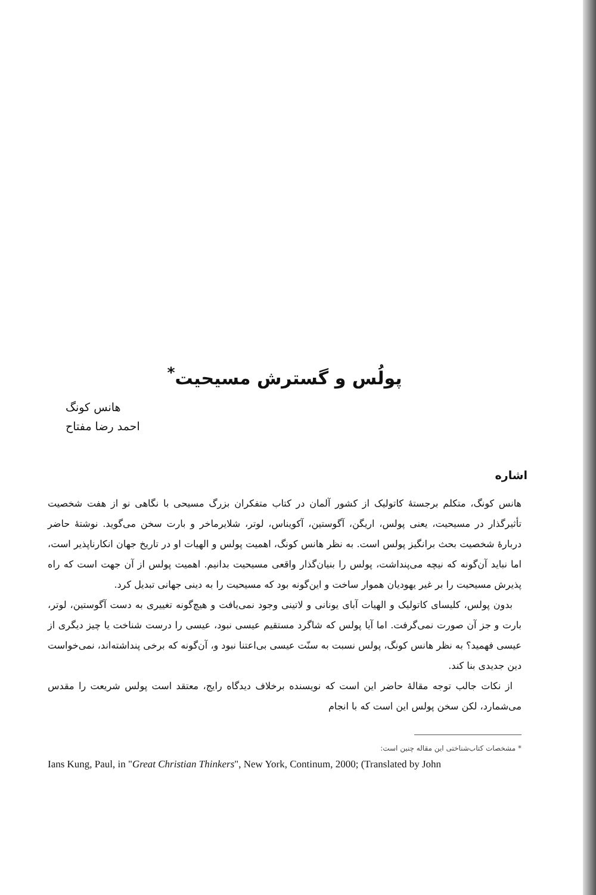پولُس و گسترش مسیحیت<sup>*</sup>
هانس کونگ
احمد رضا مفتاح
اشاره
هانس کونگ، متکلم برجستهٔ کاتولیک از کشور آلمان در کتاب متفکران بزرگ مسیحی با نگاهی نو از هفت شخصیت تأثیرگذار در مسیحیت، یعنی پولس، اریگن، آگوستین، آکویناس، لوتر، شلایرماخر و بارت سخن می‌گوید. نوشتهٔ حاضر دربارهٔ شخصیت بحث برانگیز پولس است. به نظر هانس کونگ، اهمیت پولس و الهیات او در تاریخ جهان انکارناپذیر است، اما نباید آن‌گونه که نیچه می‌پنداشت، پولس را بنیان‌گذار واقعی مسیحیت بدانیم. اهمیت پولس از آن جهت است که راه پذیرش مسیحیت را بر غیر یهودیان هموار ساخت و این‌گونه بود که مسیحیت را به دینی جهانی تبدیل کرد.
بدون پولس، کلیسای کاتولیک و الهیات آبای یونانی و لاتینی وجود نمی‌یافت و هیچ‌گونه تغییری به دست آگوستین، لوتر، بارت و جز آن صورت نمی‌گرفت. اما آیا پولس که شاگرد مستقیم عیسی نبود، عیسی را درست شناخت یا چیز دیگری از عیسی فهمید؟ به نظر هانس کونگ، پولس نسبت به سنّت عیسی بی‌اعتنا نبود و، آن‌گونه که برخی پنداشته‌اند، نمی‌خواست دین جدیدی بنا کند.
از نکات جالب توجه مقالهٔ حاضر این است که نویسنده برخلاف دیدگاه رایج، معتقد است پولس شریعت را مقدس می‌شمارد، لکن سخن پولس این است که با انجام
* مشخصات کتاب‌شناختی این مقاله چنین است:
Ians Kung, Paul, in "Great Christian Thinkers", New York, Continum, 2000; (Translated by John